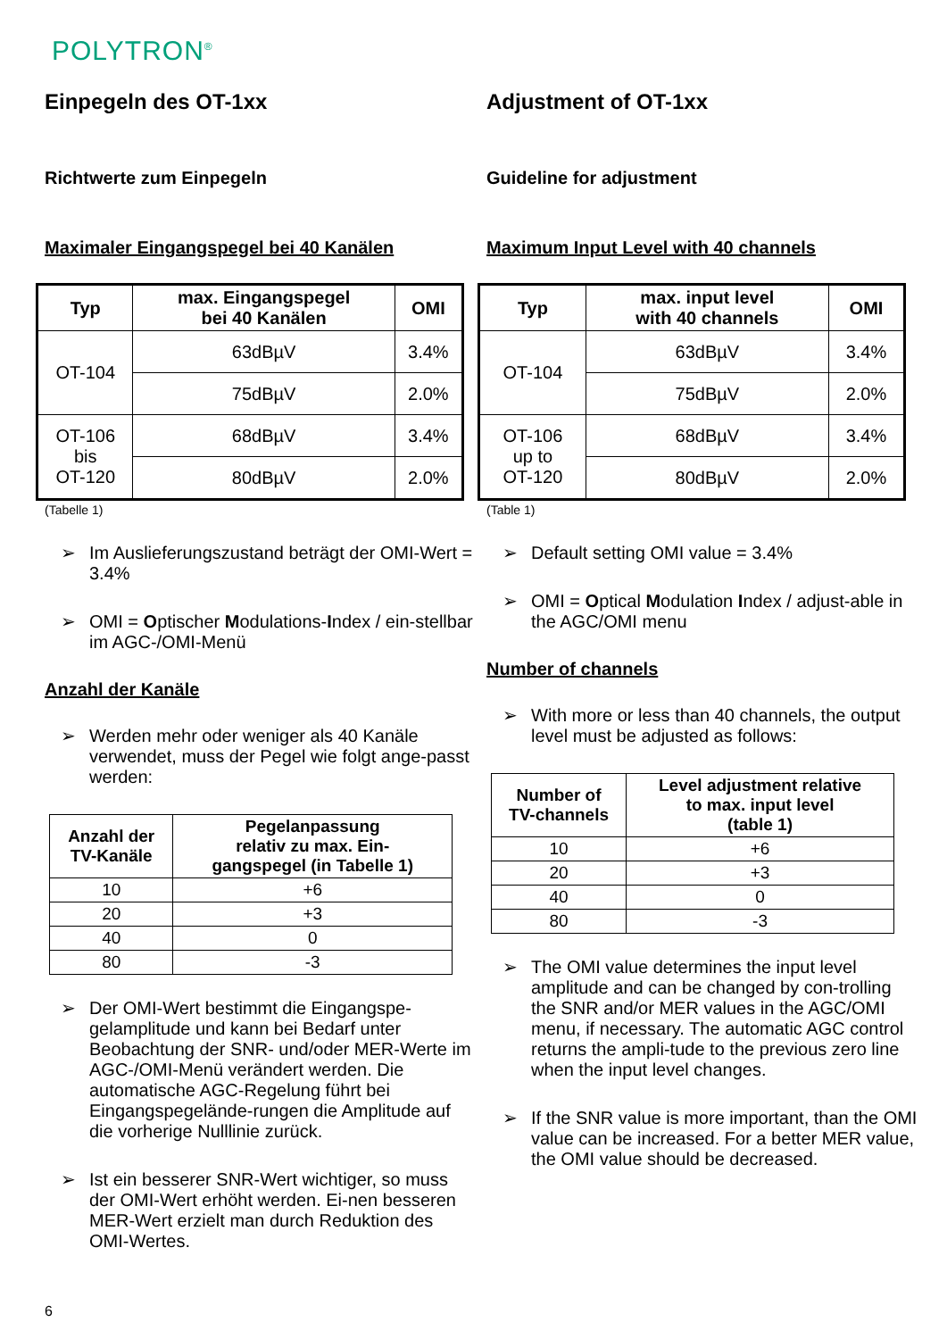POLYTRON<sup>®</sup>
Einpegeln des OT-1xx
Richtwerte zum Einpegeln
Maximaler Eingangspegel bei 40 Kanälen
| Typ | max. Eingangspegel bei 40 Kanälen | OMI |
| --- | --- | --- |
| OT-104 | 63dBµV | 3.4% |
| | 75dBµV | 2.0% |
| OT-106 bis OT-120 | 68dBµV | 3.4% |
| | 80dBµV | 2.0% |
(Tabelle 1)
Im Auslieferungszustand beträgt der OMI-Wert = 3.4%
OMI = Optischer Modulations-Index / ein-stellbar im AGC-/OMI-Menü
Anzahl der Kanäle
Werden mehr oder weniger als 40 Kanäle verwendet, muss der Pegel wie folgt ange-passt werden:
| Anzahl der TV-Kanäle | Pegelanpassung relativ zu max. Ein- gangspegel (in Tabelle 1) |
| --- | --- |
| 10 | +6 |
| 20 | +3 |
| 40 | 0 |
| 80 | -3 |
Der OMI-Wert bestimmt die Eingangspe-gelamplitude und kann bei Bedarf unter Beobachtung der SNR- und/oder MER-Werte im AGC-/OMI-Menü verändert werden. Die automatische AGC-Regelung führt bei Eingangspegelände-rungen die Amplitude auf die vorherige Nulllinie zurück.
Ist ein besserer SNR-Wert wichtiger, so muss der OMI-Wert erhöht werden. Ei-nen besseren MER-Wert erzielt man durch Reduktion des OMI-Wertes.
Adjustment of OT-1xx
Guideline for adjustment
Maximum Input Level with 40 channels
| Typ | max. input level with 40 channels | OMI |
| --- | --- | --- |
| OT-104 | 63dBµV | 3.4% |
| | 75dBµV | 2.0% |
| OT-106 up to OT-120 | 68dBµV | 3.4% |
| | 80dBµV | 2.0% |
(Table 1)
Default setting OMI value = 3.4%
OMI = Optical Modulation Index / adjust-able in the AGC/OMI menu
Number of channels
With more or less than 40 channels, the output level must be adjusted as follows:
| Number of TV-channels | Level adjustment relative to max. input level (table 1) |
| --- | --- |
| 10 | +6 |
| 20 | +3 |
| 40 | 0 |
| 80 | -3 |
The OMI value determines the input level amplitude and can be changed by con-trolling the SNR and/or MER values in the AGC/OMI menu, if necessary. The automatic AGC control returns the ampli-tude to the previous zero line when the input level changes.
If the SNR value is more important, than the OMI value can be increased. For a better MER value, the OMI value should be decreased.
6